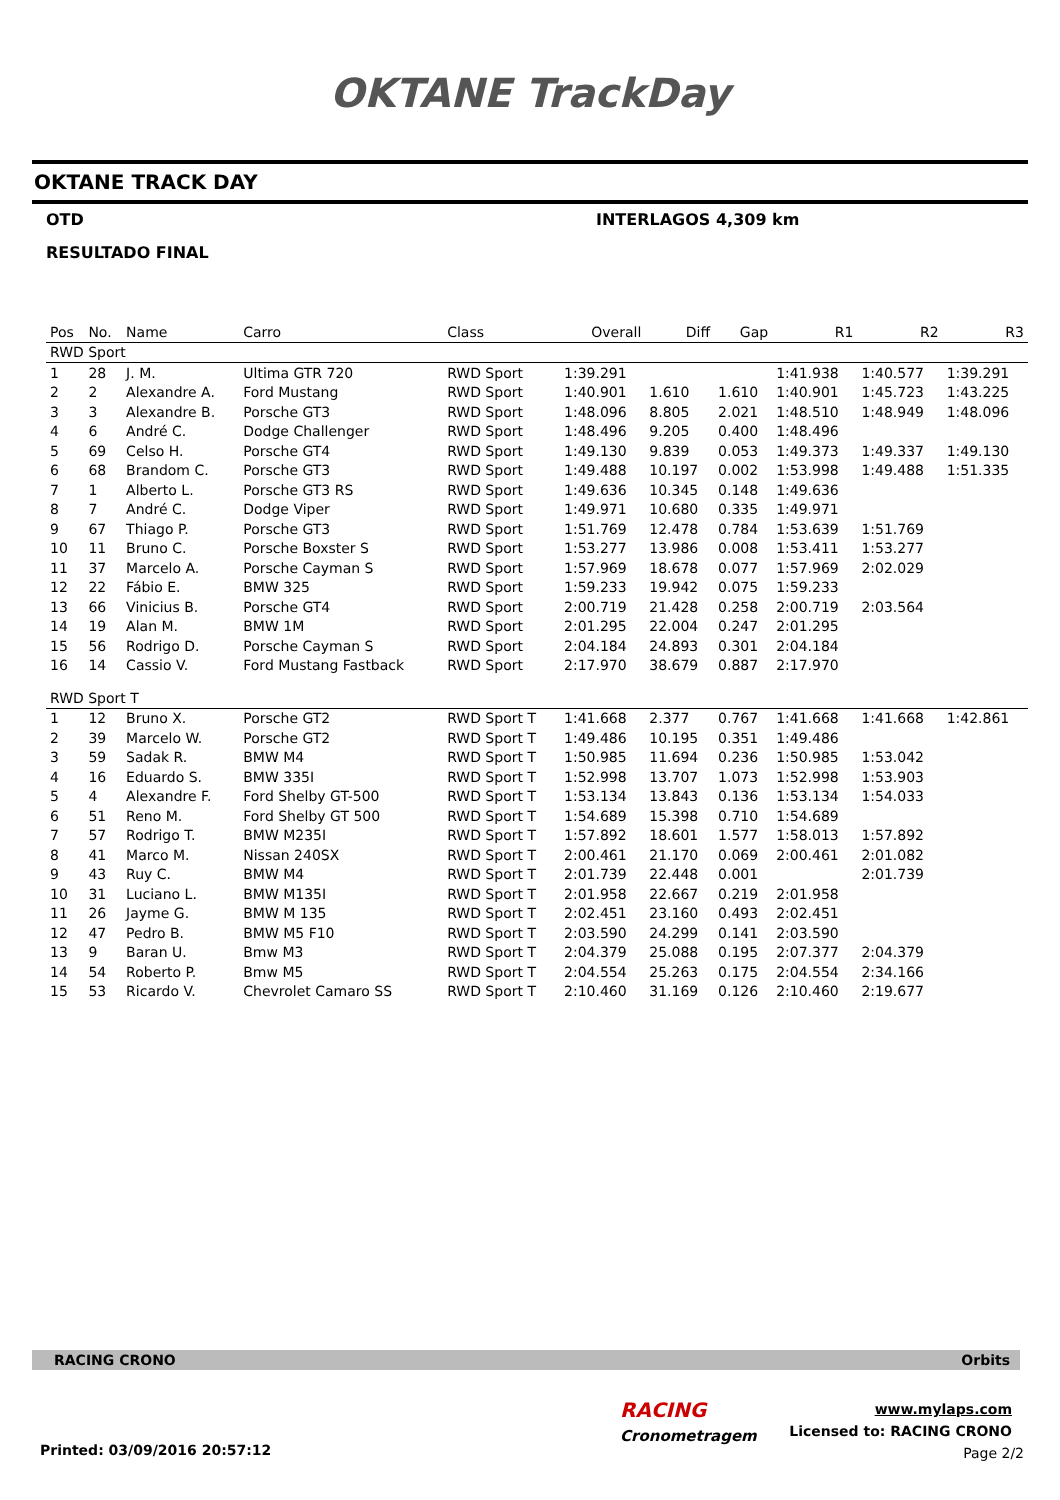OKTANE TrackDay
OKTANE TRACK DAY
OTD INTERLAGOS 4,309 km
RESULTADO FINAL
| Pos | No. | Name | Carro | Class | Overall | Diff | Gap | R1 | R2 | R3 |
| --- | --- | --- | --- | --- | --- | --- | --- | --- | --- | --- |
| RWD Sport | | | | | | | | | | |
| 1 | 28 | J. M. | Ultima GTR 720 | RWD Sport | 1:39.291 | | | 1:41.938 | 1:40.577 | 1:39.291 |
| 2 | 2 | Alexandre A. | Ford Mustang | RWD Sport | 1:40.901 | 1.610 | 1.610 | 1:40.901 | 1:45.723 | 1:43.225 |
| 3 | 3 | Alexandre B. | Porsche GT3 | RWD Sport | 1:48.096 | 8.805 | 2.021 | 1:48.510 | 1:48.949 | 1:48.096 |
| 4 | 6 | André C. | Dodge Challenger | RWD Sport | 1:48.496 | 9.205 | 0.400 | 1:48.496 | | |
| 5 | 69 | Celso H. | Porsche GT4 | RWD Sport | 1:49.130 | 9.839 | 0.053 | 1:49.373 | 1:49.337 | 1:49.130 |
| 6 | 68 | Brandom C. | Porsche GT3 | RWD Sport | 1:49.488 | 10.197 | 0.002 | 1:53.998 | 1:49.488 | 1:51.335 |
| 7 | 1 | Alberto L. | Porsche GT3 RS | RWD Sport | 1:49.636 | 10.345 | 0.148 | 1:49.636 | | |
| 8 | 7 | André C. | Dodge Viper | RWD Sport | 1:49.971 | 10.680 | 0.335 | 1:49.971 | | |
| 9 | 67 | Thiago P. | Porsche GT3 | RWD Sport | 1:51.769 | 12.478 | 0.784 | 1:53.639 | 1:51.769 | |
| 10 | 11 | Bruno C. | Porsche Boxster S | RWD Sport | 1:53.277 | 13.986 | 0.008 | 1:53.411 | 1:53.277 | |
| 11 | 37 | Marcelo A. | Porsche Cayman S | RWD Sport | 1:57.969 | 18.678 | 0.077 | 1:57.969 | 2:02.029 | |
| 12 | 22 | Fábio E. | BMW 325 | RWD Sport | 1:59.233 | 19.942 | 0.075 | 1:59.233 | | |
| 13 | 66 | Vinicius B. | Porsche GT4 | RWD Sport | 2:00.719 | 21.428 | 0.258 | 2:00.719 | 2:03.564 | |
| 14 | 19 | Alan M. | BMW 1M | RWD Sport | 2:01.295 | 22.004 | 0.247 | 2:01.295 | | |
| 15 | 56 | Rodrigo D. | Porsche Cayman S | RWD Sport | 2:04.184 | 24.893 | 0.301 | 2:04.184 | | |
| 16 | 14 | Cassio V. | Ford Mustang Fastback | RWD Sport | 2:17.970 | 38.679 | 0.887 | 2:17.970 | | |
| RWD Sport T | | | | | | | | | | |
| 1 | 12 | Bruno X. | Porsche GT2 | RWD Sport T | 1:41.668 | 2.377 | 0.767 | 1:41.668 | 1:41.668 | 1:42.861 |
| 2 | 39 | Marcelo W. | Porsche GT2 | RWD Sport T | 1:49.486 | 10.195 | 0.351 | 1:49.486 | | |
| 3 | 59 | Sadak R. | BMW M4 | RWD Sport T | 1:50.985 | 11.694 | 0.236 | 1:50.985 | 1:53.042 | |
| 4 | 16 | Eduardo S. | BMW 335I | RWD Sport T | 1:52.998 | 13.707 | 1.073 | 1:52.998 | 1:53.903 | |
| 5 | 4 | Alexandre F. | Ford Shelby GT-500 | RWD Sport T | 1:53.134 | 13.843 | 0.136 | 1:53.134 | 1:54.033 | |
| 6 | 51 | Reno M. | Ford Shelby GT 500 | RWD Sport T | 1:54.689 | 15.398 | 0.710 | 1:54.689 | | |
| 7 | 57 | Rodrigo T. | BMW M235I | RWD Sport T | 1:57.892 | 18.601 | 1.577 | 1:58.013 | 1:57.892 | |
| 8 | 41 | Marco M. | Nissan 240SX | RWD Sport T | 2:00.461 | 21.170 | 0.069 | 2:00.461 | 2:01.082 | |
| 9 | 43 | Ruy C. | BMW M4 | RWD Sport T | 2:01.739 | 22.448 | 0.001 | | 2:01.739 | |
| 10 | 31 | Luciano L. | BMW M135I | RWD Sport T | 2:01.958 | 22.667 | 0.219 | 2:01.958 | | |
| 11 | 26 | Jayme G. | BMW M 135 | RWD Sport T | 2:02.451 | 23.160 | 0.493 | 2:02.451 | | |
| 12 | 47 | Pedro B. | BMW M5 F10 | RWD Sport T | 2:03.590 | 24.299 | 0.141 | 2:03.590 | | |
| 13 | 9 | Baran U. | Bmw M3 | RWD Sport T | 2:04.379 | 25.088 | 0.195 | 2:07.377 | 2:04.379 | |
| 14 | 54 | Roberto P. | Bmw M5 | RWD Sport T | 2:04.554 | 25.263 | 0.175 | 2:04.554 | 2:34.166 | |
| 15 | 53 | Ricardo V. | Chevrolet Camaro SS | RWD Sport T | 2:10.460 | 31.169 | 0.126 | 2:10.460 | 2:19.677 | |
RACING CRONO Orbits
RACING
Cronometragem
www.mylaps.com
Licensed to: RACING CRONO
Printed: 03/09/2016 20:57:12 Page 2/2